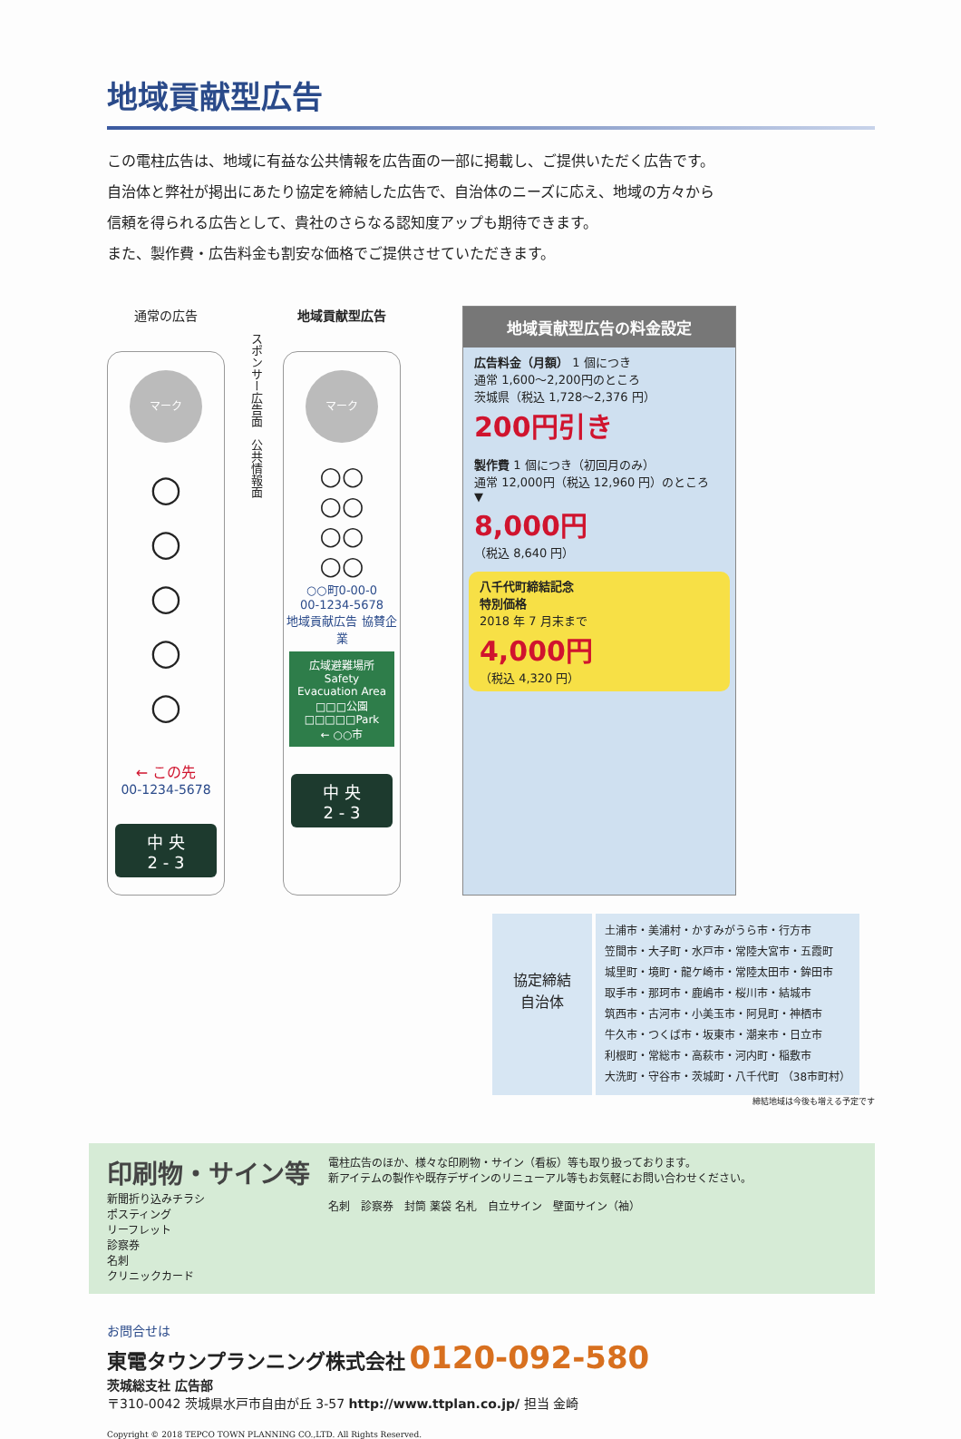地域貢献型広告
この電柱広告は、地域に有益な公共情報を広告面の一部に掲載し、ご提供いただく広告です。
自治体と弊社が掲出にあたり協定を締結した広告で、自治体のニーズに応え、地域の方々から
信頼を得られる広告として、貴社のさらなる認知度アップも期待できます。
また、製作費・広告料金も割安な価格でご提供させていただきます。
通常の広告
マーク
○
○
○
○
○
← この先
00-1234-5678
中 央
2 - 3
スポンサー広告面　公共情報面
地域貢献型広告
マーク
○○
○○
○○
○○
○○町0-00-0
00-1234-5678
地域貢献広告 協賛企業
広域避難場所
Safety Evacuation Area
□□□公園
□□□□□Park
← ○○市
中 央
2 - 3
地域貢献型広告の料金設定
広告料金（月額） 1 個につき
通常 1,600〜2,200円のところ
茨城県（税込 1,728〜2,376 円）
200円引き
製作費 1 個につき（初回月のみ）
通常 12,000円（税込 12,960 円）のところ
▼
8,000円
（税込 8,640 円）
八千代町締結記念
特別価格
2018 年 7 月末まで
4,000円
（税込 4,320 円）
協定締結
自治体
土浦市・美浦村・かすみがうら市・行方市
笠間市・大子町・水戸市・常陸大宮市・五霞町
城里町・境町・龍ケ崎市・常陸太田市・鉾田市
取手市・那珂市・鹿嶋市・桜川市・結城市
筑西市・古河市・小美玉市・阿見町・神栖市
牛久市・つくば市・坂東市・潮来市・日立市
利根町・常総市・高萩市・河内町・稲敷市
大洗町・守谷市・茨城町・八千代町 （38市町村）
締結地域は今後も増える予定です
印刷物・サイン等
新聞折り込みチラシ
ポスティング
リーフレット
診察券
名刺
クリニックカード
電柱広告のほか、様々な印刷物・サイン（看板）等も取り扱っております。
新アイテムの製作や既存デザインのリニューアル等もお気軽にお問い合わせください。
名刺　診察券　封筒 薬袋 名札　自立サイン　壁面サイン（袖）
お問合せは
東電タウンプランニング株式会社 0120-092-580
茨城総支社 広告部
〒310-0042 茨城県水戸市自由が丘 3-57 http://www.ttplan.co.jp/ 担当 金崎
Copyright © 2018 TEPCO TOWN PLANNING CO.,LTD. All Rights Reserved.